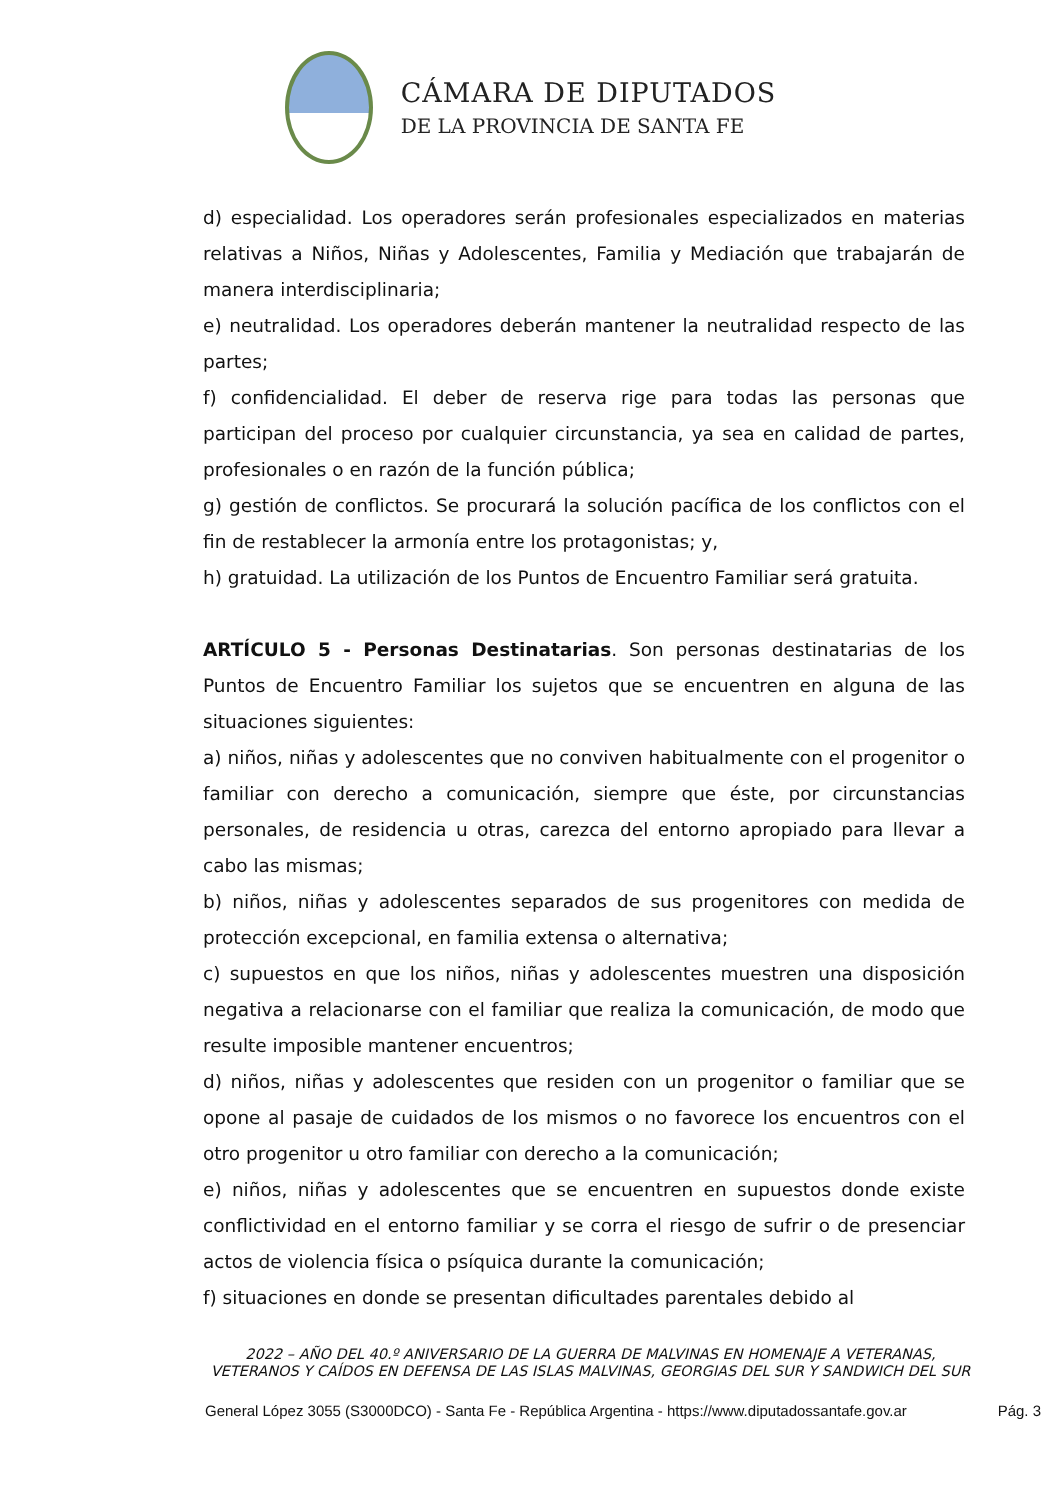CÁMARA DE DIPUTADOS
DE LA PROVINCIA DE SANTA FE
d) especialidad. Los operadores serán profesionales especializados en materias relativas a Niños, Niñas y Adolescentes, Familia y Mediación que trabajarán de manera interdisciplinaria;
e) neutralidad. Los operadores deberán mantener la neutralidad respecto de las partes;
f) confidencialidad. El deber de reserva rige para todas las personas que participan del proceso por cualquier circunstancia, ya sea en calidad de partes, profesionales o en razón de la función pública;
g) gestión de conflictos. Se procurará la solución pacífica de los conflictos con el fin de restablecer la armonía entre los protagonistas; y,
h) gratuidad. La utilización de los Puntos de Encuentro Familiar será gratuita.
ARTÍCULO 5 - Personas Destinatarias. Son personas destinatarias de los Puntos de Encuentro Familiar los sujetos que se encuentren en alguna de las situaciones siguientes:
a) niños, niñas y adolescentes que no conviven habitualmente con el progenitor o familiar con derecho a comunicación, siempre que éste, por circunstancias personales, de residencia u otras, carezca del entorno apropiado para llevar a cabo las mismas;
b) niños, niñas y adolescentes separados de sus progenitores con medida de protección excepcional, en familia extensa o alternativa;
c) supuestos en que los niños, niñas y adolescentes muestren una disposición negativa a relacionarse con el familiar que realiza la comunicación, de modo que resulte imposible mantener encuentros;
d) niños, niñas y adolescentes que residen con un progenitor o familiar que se opone al pasaje de cuidados de los mismos o no favorece los encuentros con el otro progenitor u otro familiar con derecho a la comunicación;
e) niños, niñas y adolescentes que se encuentren en supuestos donde existe conflictividad en el entorno familiar y se corra el riesgo de sufrir o de presenciar actos de violencia física o psíquica durante la comunicación;
f) situaciones en donde se presentan dificultades parentales debido al
2022 – AÑO DEL 40.º ANIVERSARIO DE LA GUERRA DE MALVINAS EN HOMENAJE A VETERANAS, VETERANOS Y CAÍDOS EN DEFENSA DE LAS ISLAS MALVINAS, GEORGIAS DEL SUR Y SANDWICH DEL SUR
General López 3055 (S3000DCO) - Santa Fe - República Argentina - https://www.diputadossantafe.gov.ar Pág. 3